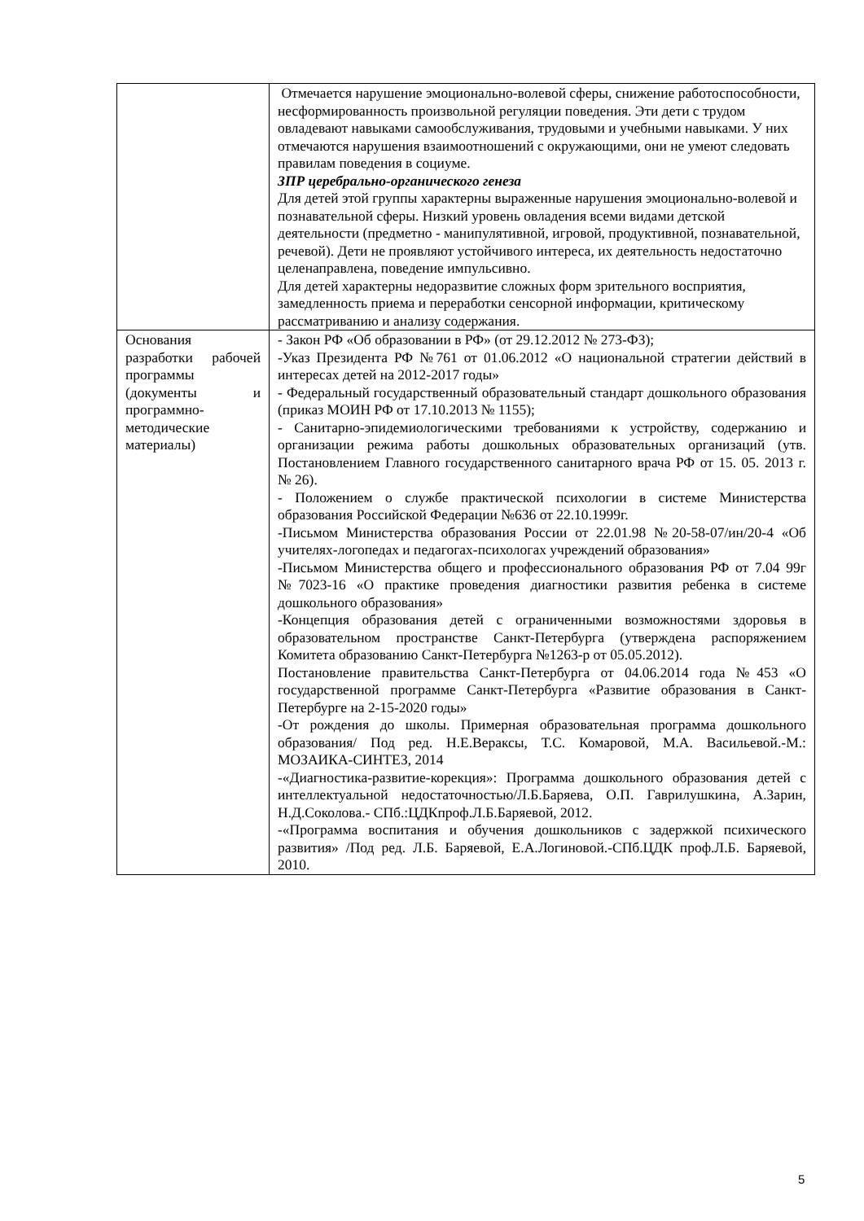| | Отмечается нарушение эмоционально-волевой сферы, снижение работоспособности, несформированность произвольной регуляции поведения. Эти дети с трудом овладевают навыками самообслуживания, трудовыми и учебными навыками. У них отмечаются нарушения взаимоотношений с окружающими, они не умеют следовать правилам поведения в социуме. ЗПР церебрально-органического генеза Для детей этой группы характерны выраженные нарушения эмоционально-волевой и познавательной сферы. Низкий уровень овладения всеми видами детской деятельности (предметно - манипулятивной, игровой, продуктивной, познавательной, речевой). Дети не проявляют устойчивого интереса, их деятельность недостаточно целенаправлена, поведение импульсивно. Для детей характерны недоразвитие сложных форм зрительного восприятия, замедленность приема и переработки сенсорной информации, критическому рассматриванию и анализу содержания. |
| Основания разработки рабочей программы (документы и программно-методические материалы) | - Закон РФ «Об образовании в РФ» (от 29.12.2012 № 273-ФЗ); -Указ Президента РФ №761 от 01.06.2012 «О национальной стратегии действий в интересах детей на 2012-2017 годы» - Федеральный государственный образовательный стандарт дошкольного образования (приказ МОИН РФ от 17.10.2013 № 1155); - Санитарно-эпидемиологическими требованиями к устройству, содержанию и организации режима работы дошкольных образовательных организаций (утв. Постановлением Главного государственного санитарного врача РФ от 15. 05. 2013 г. № 26). - Положением о службе практической психологии в системе Министерства образования Российской Федерации №636 от 22.10.1999г. -Письмом Министерства образования России от 22.01.98 №20-58-07/ин/20-4 «Об учителях-логопедах и педагогах-психологах учреждений образования» -Письмом Министерства общего и профессионального образования РФ от 7.04 99г №7023-16 «О практике проведения диагностики развития ребенка в системе дошкольного образования» -Концепция образования детей с ограниченными возможностями здоровья в образовательном пространстве Санкт-Петербурга (утверждена распоряжением Комитета образованию Санкт-Петербурга №1263-р от 05.05.2012). Постановление правительства Санкт-Петербурга от 04.06.2014 года №453 «О государственной программе Санкт-Петербурга «Развитие образования в Санкт-Петербурге на 2-15-2020 годы» -От рождения до школы. Примерная образовательная программа дошкольного образования/ Под ред. Н.Е.Вераксы, Т.С. Комаровой, М.А. Васильевой.-М.: МОЗАИКА-СИНТЕЗ, 2014 -«Диагностика-развитие-корекция»: Программа дошкольного образования детей с интеллектуальной недостаточностью/Л.Б.Баряева, О.П. Гаврилушкина, А.Зарин, Н.Д.Соколова.- СПб.:ЦДКпроф.Л.Б.Баряевой, 2012. -«Программа воспитания и обучения дошкольников с задержкой психического развития» /Под ред. Л.Б. Баряевой, Е.А.Логиновой.-СПб.ЦДК проф.Л.Б. Баряевой, 2010. |
5